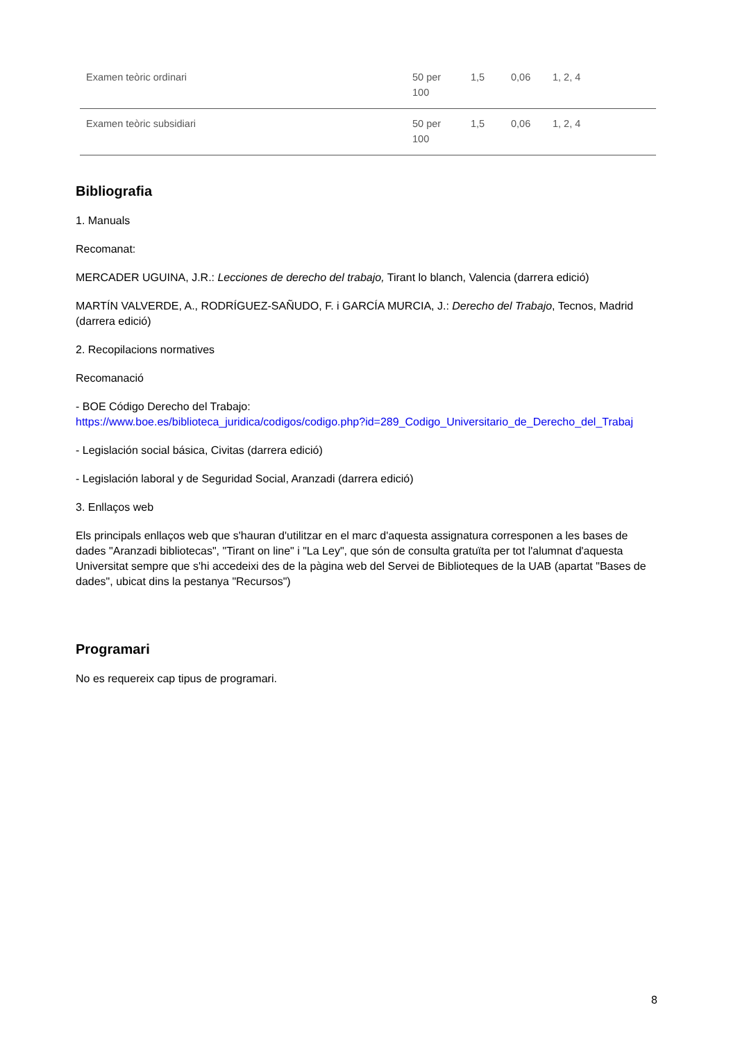| Examen teòric ordinari | 50 per 100 | 1,5 | 0,06 | 1, 2, 4 |
| Examen teòric subsidiari | 50 per 100 | 1,5 | 0,06 | 1, 2, 4 |
Bibliografia
1. Manuals
Recomanat:
MERCADER UGUINA, J.R.: Lecciones de derecho del trabajo, Tirant lo blanch, Valencia (darrera edició)
MARTÍN VALVERDE, A., RODRÍGUEZ-SAÑUDO, F. i GARCÍA MURCIA, J.: Derecho del Trabajo, Tecnos, Madrid (darrera edició)
2. Recopilacions normatives
Recomanació
- BOE Código Derecho del Trabajo:
https://www.boe.es/biblioteca_juridica/codigos/codigo.php?id=289_Codigo_Universitario_de_Derecho_del_Trabaj
- Legislación social básica, Civitas (darrera edició)
- Legislación laboral y de Seguridad Social, Aranzadi (darrera edició)
3. Enllaços web
Els principals enllaços web que s'hauran d'utilitzar en el marc d'aquesta assignatura corresponen a les bases de dades "Aranzadi bibliotecas", "Tirant on line" i "La Ley", que són de consulta gratuïta per tot l'alumnat d'aquesta Universitat sempre que s'hi accedeixi des de la pàgina web del Servei de Biblioteques de la UAB (apartat "Bases de dades", ubicat dins la pestanya "Recursos")
Programari
No es requereix cap tipus de programari.
8